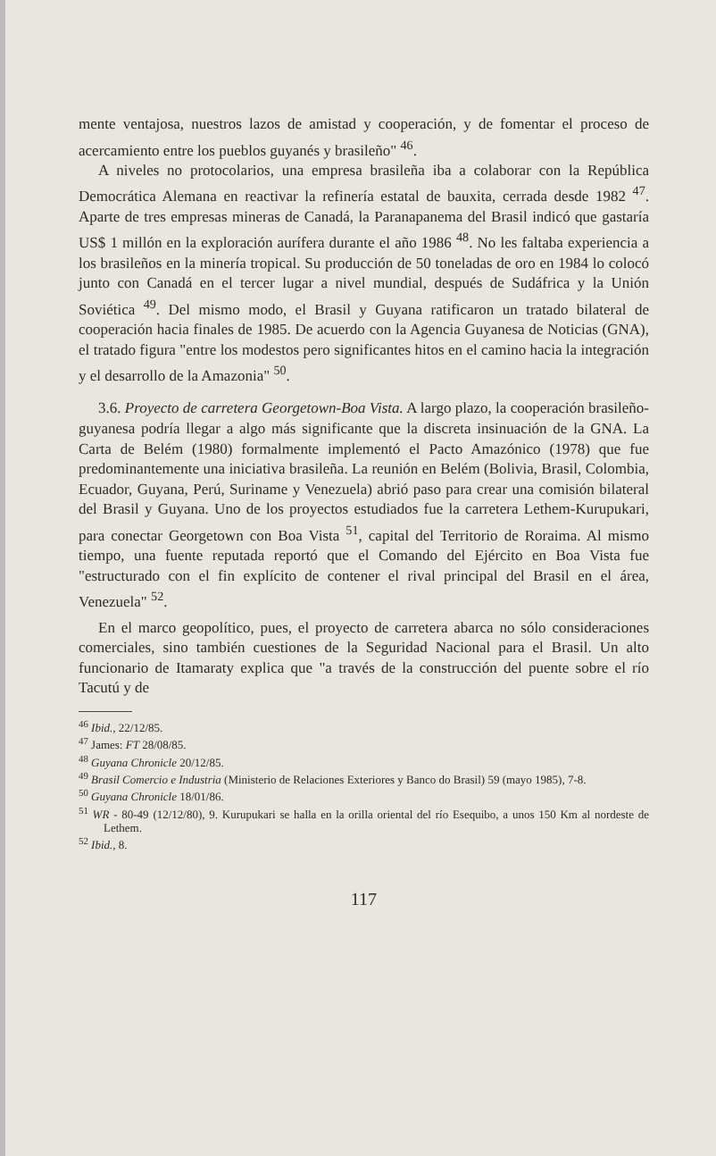mente ventajosa, nuestros lazos de amistad y cooperación, y de fomentar el proceso de acercamiento entre los pueblos guyanés y brasileño" <sup>46</sup>.
A niveles no protocolarios, una empresa brasileña iba a colaborar con la República Democrática Alemana en reactivar la refinería estatal de bauxita, cerrada desde 1982 <sup>47</sup>. Aparte de tres empresas mineras de Canadá, la Paranapanema del Brasil indicó que gastaría US$ 1 millón en la exploración aurífera durante el año 1986 <sup>48</sup>. No les faltaba experiencia a los brasileños en la minería tropical. Su producción de 50 toneladas de oro en 1984 lo colocó junto con Canadá en el tercer lugar a nivel mundial, después de Sudáfrica y la Unión Soviética <sup>49</sup>. Del mismo modo, el Brasil y Guyana ratificaron un tratado bilateral de cooperación hacia finales de 1985. De acuerdo con la Agencia Guyanesa de Noticias (GNA), el tratado figura "entre los modestos pero significantes hitos en el camino hacia la integración y el desarrollo de la Amazonia" <sup>50</sup>.
3.6. Proyecto de carretera Georgetown-Boa Vista. A largo plazo, la cooperación brasileño-guyanesa podría llegar a algo más significante que la discreta insinuación de la GNA. La Carta de Belém (1980) formalmente implementó el Pacto Amazónico (1978) que fue predominantemente una iniciativa brasileña. La reunión en Belém (Bolivia, Brasil, Colombia, Ecuador, Guyana, Perú, Suriname y Venezuela) abrió paso para crear una comisión bilateral del Brasil y Guyana. Uno de los proyectos estudiados fue la carretera Lethem-Kurupukari, para conectar Georgetown con Boa Vista <sup>51</sup>, capital del Territorio de Roraima. Al mismo tiempo, una fuente reputada reportó que el Comando del Ejército en Boa Vista fue "estructurado con el fin explícito de contener el rival principal del Brasil en el área, Venezuela" <sup>52</sup>.
En el marco geopolítico, pues, el proyecto de carretera abarca no sólo consideraciones comerciales, sino también cuestiones de la Seguridad Nacional para el Brasil. Un alto funcionario de Itamaraty explica que "a través de la construcción del puente sobre el río Tacutú y de
<sup>46</sup> Ibid., 22/12/85.
<sup>47</sup> James: FT 28/08/85.
<sup>48</sup> Guyana Chronicle 20/12/85.
<sup>49</sup> Brasil Comercio e Industria (Ministerio de Relaciones Exteriores y Banco do Brasil) 59 (mayo 1985), 7-8.
<sup>50</sup> Guyana Chronicle 18/01/86.
<sup>51</sup> WR - 80-49 (12/12/80), 9. Kurupukari se halla en la orilla oriental del río Esequibo, a unos 150 Km al nordeste de Lethem.
<sup>52</sup> Ibid., 8.
117